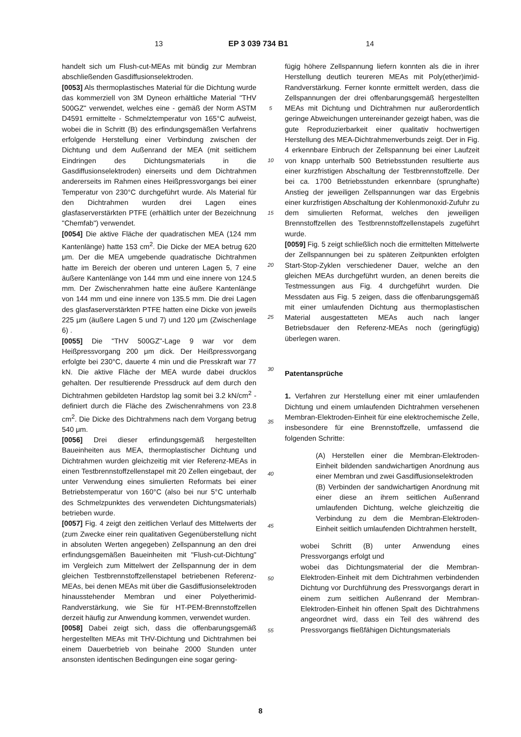13 EP 3 039 734 B1 14
handelt sich um Flush-cut-MEAs mit bündig zur Membran abschließenden Gasdiffusionselektroden.
[0053] Als thermoplastisches Material für die Dichtung wurde das kommerziell von 3M Dyneon erhältliche Material "THV 500GZ" verwendet, welches eine - gemäß der Norm ASTM D4591 ermittelte - Schmelztemperatur von 165°C aufweist, wobei die in Schritt (B) des erfindungsgemäßen Verfahrens erfolgende Herstellung einer Verbindung zwischen der Dichtung und dem Außenrand der MEA (mit seitlichem Eindringen des Dichtungsmaterials in die Gasdiffusionselektroden) einerseits und dem Dichtrahmen andererseits im Rahmen eines Heißpressvorgangs bei einer Temperatur von 230°C durchgeführt wurde. Als Material für den Dichtrahmen wurden drei Lagen eines glasfaserverstärkten PTFE (erhältlich unter der Bezeichnung "Chemfab") verwendet.
[0054] Die aktive Fläche der quadratischen MEA (124 mm Kantenlänge) hatte 153 cm<sup>2</sup>. Die Dicke der MEA betrug 620 μm. Der die MEA umgebende quadratische Dichtrahmen hatte im Bereich der oberen und unteren Lagen 5, 7 eine äußere Kantenlänge von 144 mm und eine innere von 124.5 mm. Der Zwischenrahmen hatte eine äußere Kantenlänge von 144 mm und eine innere von 135.5 mm. Die drei Lagen des glasfaserverstärkten PTFE hatten eine Dicke von jeweils 225 μm (äußere Lagen 5 und 7) und 120 μm (Zwischenlage 6) .
[0055] Die "THV 500GZ"-Lage 9 war vor dem Heißpressvorgang 200 μm dick. Der Heißpressvorgang erfolgte bei 230°C, dauerte 4 min und die Presskraft war 77 kN. Die aktive Fläche der MEA wurde dabei drucklos gehalten. Der resultierende Pressdruck auf dem durch den Dichtrahmen gebildeten Hardstop lag somit bei 3.2 kN/cm<sup>2</sup> - definiert durch die Fläche des Zwischenrahmens von 23.8 cm<sup>2</sup>. Die Dicke des Dichtrahmens nach dem Vorgang betrug 540 μm.
[0056] Drei dieser erfindungsgemäß hergestellten Baueinheiten aus MEA, thermoplastischer Dichtung und Dichtrahmen wurden gleichzeitig mit vier Referenz-MEAs in einen Testbrennstoffzellenstapel mit 20 Zellen eingebaut, der unter Verwendung eines simulierten Reformats bei einer Betriebstemperatur von 160°C (also bei nur 5°C unterhalb des Schmelzpunktes des verwendeten Dichtungsmaterials) betrieben wurde.
[0057] Fig. 4 zeigt den zeitlichen Verlauf des Mittelwerts der (zum Zwecke einer rein qualitativen Gegenüberstellung nicht in absoluten Werten angegeben) Zellspannung an den drei erfindungsgemäßen Baueinheiten mit "Flush-cut-Dichtung" im Vergleich zum Mittelwert der Zellspannung der in dem gleichen Testbrennstoffzellenstapel betriebenen Referenz-MEAs, bei denen MEAs mit über die Gasdiffusionselektroden hinausstehender Membran und einer Polyetherimid-Randverstärkung, wie Sie für HT-PEM-Brennstoffzellen derzeit häufig zur Anwendung kommen, verwendet wurden.
[0058] Dabei zeigt sich, dass die offenbarungsgemäß hergestellten MEAs mit THV-Dichtung und Dichtrahmen bei einem Dauerbetrieb von beinahe 2000 Stunden unter ansonsten identischen Bedingungen eine sogar gering-
5
10
15
20
25
30
35
40
45
50
55
fügig höhere Zellspannung liefern konnten als die in ihrer Herstellung deutlich teureren MEAs mit Poly(ether)imid-Randverstärkung. Ferner konnte ermittelt werden, dass die Zellspannungen der drei offenbarungsgemäß hergestellten MEAs mit Dichtung und Dichtrahmen nur außerordentlich geringe Abweichungen untereinander gezeigt haben, was die gute Reproduzierbarkeit einer qualitativ hochwertigen Herstellung des MEA-Dichtrahmenverbunds zeigt. Der in Fig. 4 erkennbare Einbruch der Zellspannung bei einer Laufzeit von knapp unterhalb 500 Betriebsstunden resultierte aus einer kurzfristigen Abschaltung der Testbrennstoffzelle. Der bei ca. 1700 Betriebsstunden erkennbare (sprunghafte) Anstieg der jeweiligen Zellspannungen war das Ergebnis einer kurzfristigen Abschaltung der Kohlenmonoxid-Zufuhr zu dem simulierten Reformat, welches den jeweiligen Brennstoffzellen des Testbrennstoffzellenstapels zugeführt wurde.
[0059] Fig. 5 zeigt schließlich noch die ermittelten Mittelwerte der Zellspannungen bei zu späteren Zeitpunkten erfolgten Start-Stop-Zyklen verschiedener Dauer, welche an den gleichen MEAs durchgeführt wurden, an denen bereits die Testmessungen aus Fig. 4 durchgeführt wurden. Die Messdaten aus Fig. 5 zeigen, dass die offenbarungsgemäß mit einer umlaufenden Dichtung aus thermoplastischen Material ausgestatteten MEAs auch nach langer Betriebsdauer den Referenz-MEAs noch (geringfügig) überlegen waren.
Patentansprüche
1. Verfahren zur Herstellung einer mit einer umlaufenden Dichtung und einem umlaufenden Dichtrahmen versehenen Membran-Elektroden-Einheit für eine elektrochemische Zelle, insbesondere für eine Brennstoffzelle, umfassend die folgenden Schritte:
(A) Herstellen einer die Membran-Elektroden-Einheit bildenden sandwichartigen Anordnung aus einer Membran und zwei Gasdiffusionselektroden
(B) Verbinden der sandwichartigen Anordnung mit einer diese an ihrem seitlichen Außenrand umlaufenden Dichtung, welche gleichzeitig die Verbindung zu dem die Membran-Elektroden-Einheit seitlich umlaufenden Dichtrahmen herstellt,
wobei Schritt (B) unter Anwendung eines Pressvorgangs erfolgt und
wobei das Dichtungsmaterial der die Membran-Elektroden-Einheit mit dem Dichtrahmen verbindenden Dichtung vor Durchführung des Pressvorgangs derart in einem zum seitlichen Außenrand der Membran-Elektroden-Einheit hin offenen Spalt des Dichtrahmens angeordnet wird, dass ein Teil des während des Pressvorgangs fließfähigen Dichtungsmaterials
8